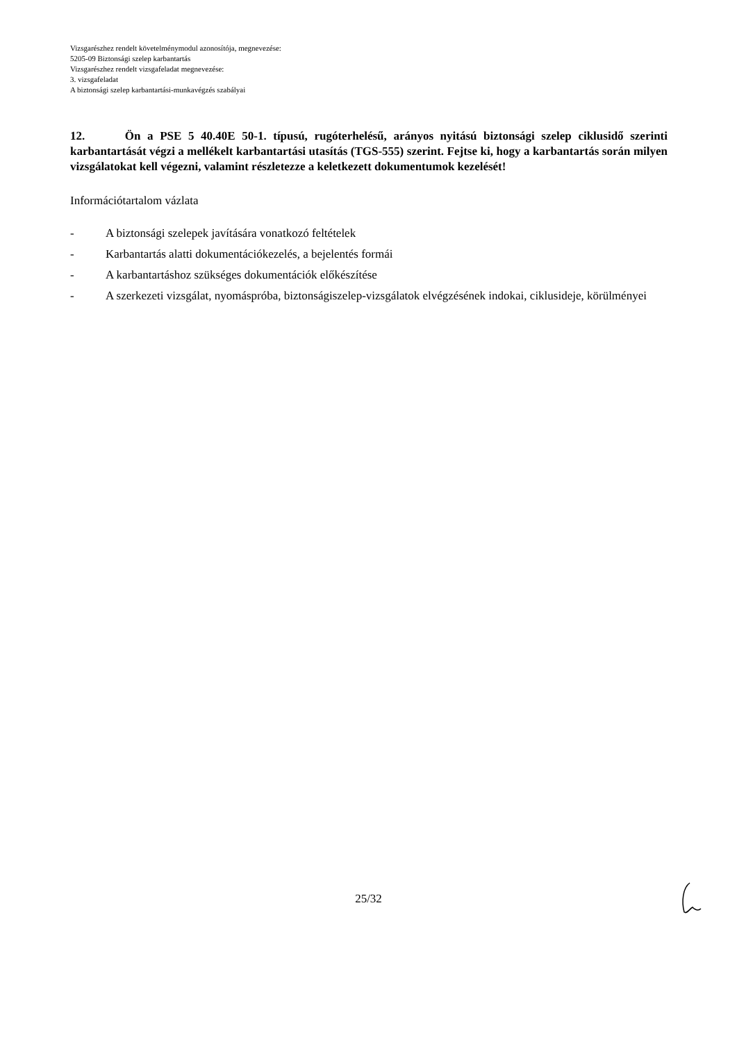Vizsgarészhez rendelt követelménymodul azonosítója, megnevezése:
5205-09 Biztonsági szelep karbantartás
Vizsgarészhez rendelt vizsgafeladat megnevezése:
3. vizsgafeladat
A biztonsági szelep karbantartási-munkavégzés szabályai
12. Ön a PSE 5 40.40E 50-1. típusú, rugóterhelésű, arányos nyitású biztonsági szelep ciklusidő szerinti karbantartását végzi a mellékelt karbantartási utasítás (TGS-555) szerint. Fejtse ki, hogy a karbantartás során milyen vizsgálatokat kell végezni, valamint részletezze a keletkezett dokumentumok kezelését!
Információtartalom vázlata
- A biztonsági szelepek javítására vonatkozó feltételek
- Karbantartás alatti dokumentációkezelés, a bejelentés formái
- A karbantartáshoz szükséges dokumentációk előkészítése
- A szerkezeti vizsgálat, nyomáspróba, biztonságiszelep-vizsgálatok elvégzésének indokai, ciklusideje, körülményei
25/32